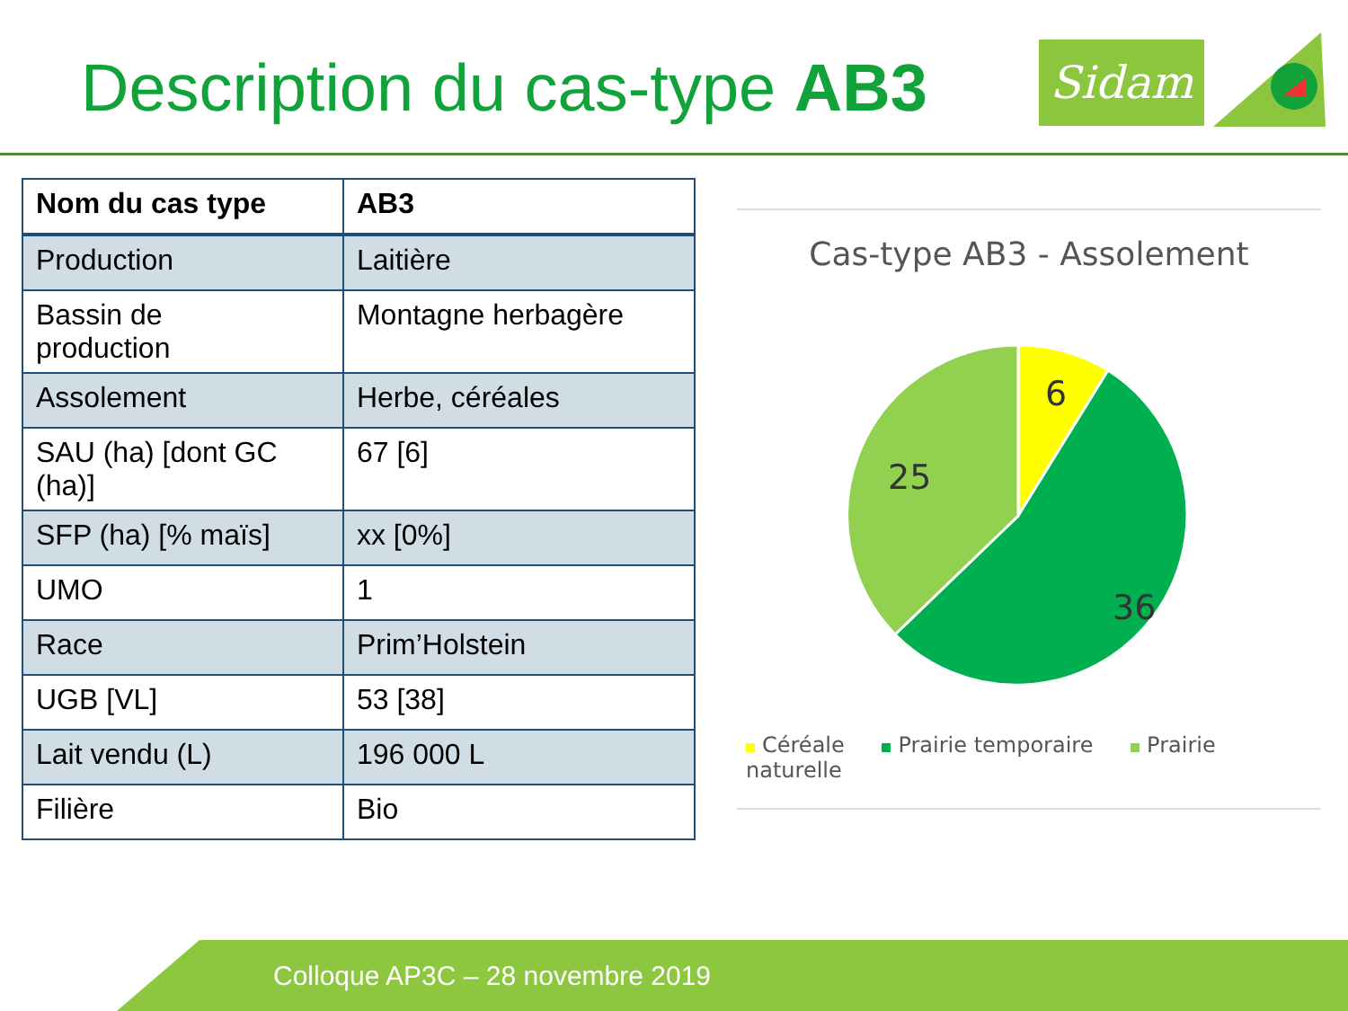Description du cas-type AB3 Sidam
| Nom du cas type | AB3 |
| --- | --- |
| Production | Laitière |
| Bassin de production | Montagne herbagère |
| Assolement | Herbe, céréales |
| SAU (ha) [dont GC (ha)] | 67 [6] |
| SFP (ha) [% maïs] | xx [0%] |
| UMO | 1 |
| Race | Prim’Holstein |
| UGB [VL] | 53 [38] |
| Lait vendu (L) | 196 000 L |
| Filière | Bio |
Cas-type AB3 - Assolement
6
36
25
Céréale Prairie temporaire Prairie naturelle
Colloque AP3C – 28 novembre 2019